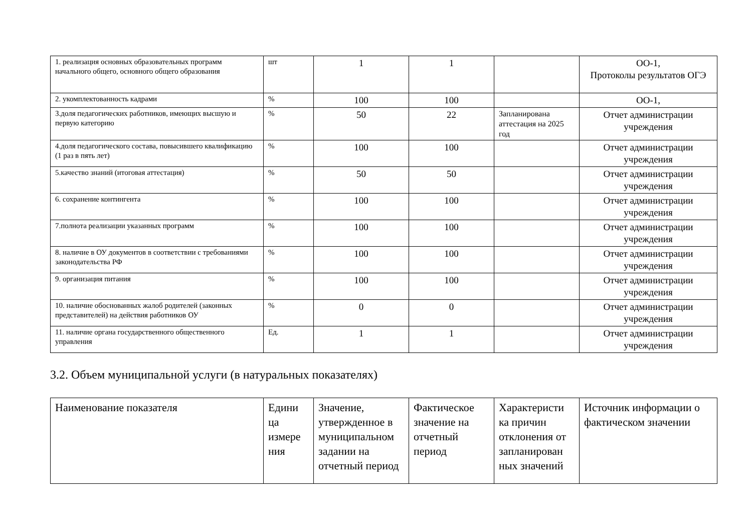| 1. реализация основных образовательных программ начального общего, основного общего образования | шт | 1 | 1 | | ОО-1, Протоколы результатов ОГЭ |
| 2. укомплектованность кадрами | % | 100 | 100 | | ОО-1, |
| 3.доля педагогических работников, имеющих высшую и первую категорию | % | 50 | 22 | Запланирована аттестация на 2025 год | Отчет администрации учреждения |
| 4.доля педагогического состава, повысившего квалификацию (1 раз в пять лет) | % | 100 | 100 | | Отчет администрации учреждения |
| 5.качество знаний (итоговая аттестация) | % | 50 | 50 | | Отчет администрации учреждения |
| 6. сохранение контингента | % | 100 | 100 | | Отчет администрации учреждения |
| 7.полнота реализации указанных программ | % | 100 | 100 | | Отчет администрации учреждения |
| 8. наличие в ОУ документов в соответствии с требованиями законодательства РФ | % | 100 | 100 | | Отчет администрации учреждения |
| 9. организация питания | % | 100 | 100 | | Отчет администрации учреждения |
| 10. наличие обоснованных жалоб родителей (законных представителей) на действия работников ОУ | % | 0 | 0 | | Отчет администрации учреждения |
| 11. наличие органа государственного общественного управления | Ед. | 1 | 1 | | Отчет администрации учреждения |
3.2. Объем муниципальной услуги (в натуральных показателях)
| Наименование показателя | Едини ца измере ния | Значение, утвержденное в муниципальном задании на отчетный период | Фактическое значение на отчетный период | Характеристи ка причин отклонения от запланирован ных значений | Источник информации о фактическом значении |
| --- | --- | --- | --- | --- | --- |